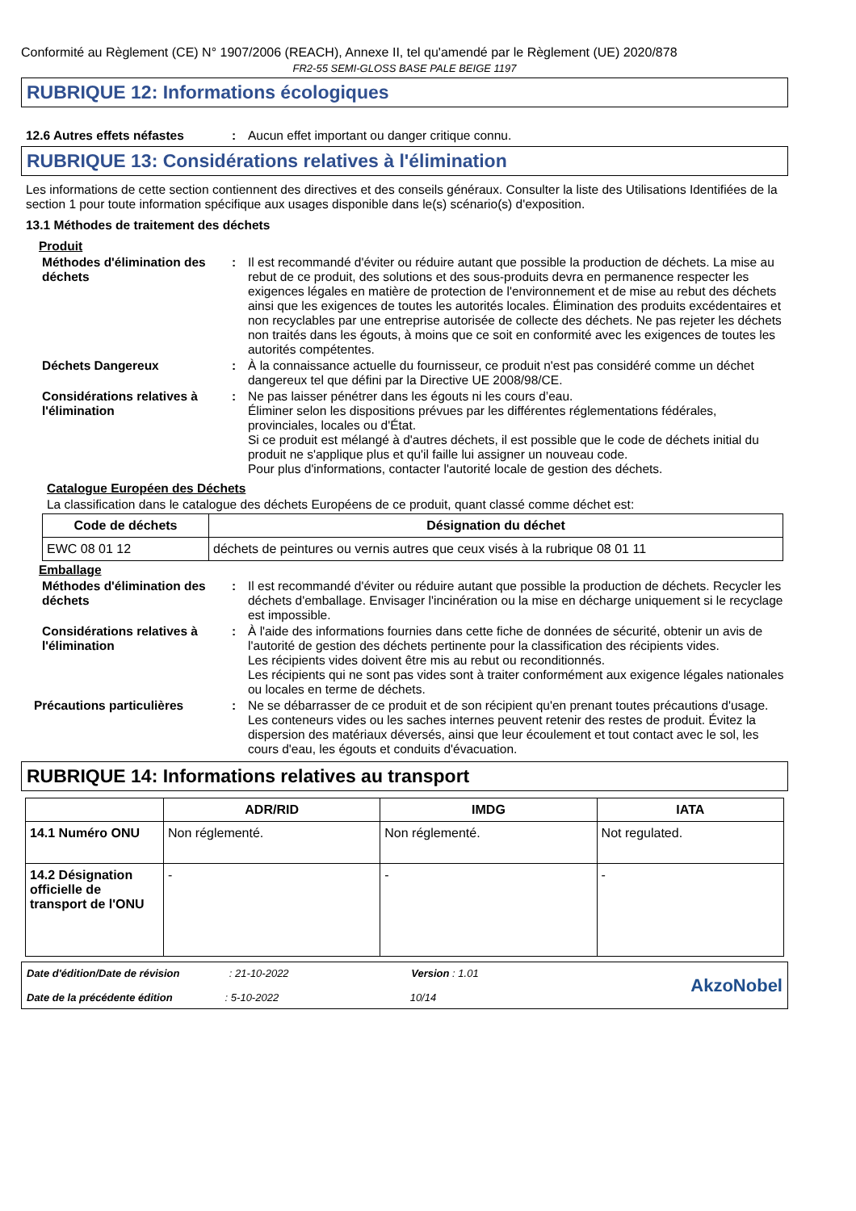Conformité au Règlement (CE) N° 1907/2006 (REACH), Annexe II, tel qu'amendé par le Règlement (UE) 2020/878
FR2-55 SEMI-GLOSS BASE PALE BEIGE 1197
RUBRIQUE 12: Informations écologiques
12.6 Autres effets néfastes : Aucun effet important ou danger critique connu.
RUBRIQUE 13: Considérations relatives à l'élimination
Les informations de cette section contiennent des directives et des conseils généraux. Consulter la liste des Utilisations Identifiées de la section 1 pour toute information spécifique aux usages disponible dans le(s) scénario(s) d'exposition.
13.1 Méthodes de traitement des déchets
Produit
Méthodes d'élimination des déchets
: Il est recommandé d'éviter ou réduire autant que possible la production de déchets. La mise au rebut de ce produit, des solutions et des sous-produits devra en permanence respecter les exigences légales en matière de protection de l'environnement et de mise au rebut des déchets ainsi que les exigences de toutes les autorités locales. Élimination des produits excédentaires et non recyclables par une entreprise autorisée de collecte des déchets. Ne pas rejeter les déchets non traités dans les égouts, à moins que ce soit en conformité avec les exigences de toutes les autorités compétentes.
Déchets Dangereux : À la connaissance actuelle du fournisseur, ce produit n'est pas considéré comme un déchet dangereux tel que défini par la Directive UE 2008/98/CE.
Considérations relatives à l'élimination
: Ne pas laisser pénétrer dans les égouts ni les cours d’eau.
Éliminer selon les dispositions prévues par les différentes réglementations fédérales, provinciales, locales ou d'État.
Si ce produit est mélangé à d'autres déchets, il est possible que le code de déchets initial du produit ne s'applique plus et qu'il faille lui assigner un nouveau code.
Pour plus d'informations, contacter l'autorité locale de gestion des déchets.
Catalogue Européen des Déchets
La classification dans le catalogue des déchets Européens de ce produit, quant classé comme déchet est:
| Code de déchets | Désignation du déchet |
| --- | --- |
| EWC 08 01 12 | déchets de peintures ou vernis autres que ceux visés à la rubrique 08 01 11 |
Emballage
Méthodes d'élimination des déchets
: Il est recommandé d'éviter ou réduire autant que possible la production de déchets. Recycler les déchets d'emballage. Envisager l'incinération ou la mise en décharge uniquement si le recyclage est impossible.
Considérations relatives à l'élimination
: À l'aide des informations fournies dans cette fiche de données de sécurité, obtenir un avis de l'autorité de gestion des déchets pertinente pour la classification des récipients vides.
Les récipients vides doivent être mis au rebut ou reconditionnés.
Les récipients qui ne sont pas vides sont à traiter conformément aux exigence légales nationales ou locales en terme de déchets.
Précautions particulières : Ne se débarrasser de ce produit et de son récipient qu'en prenant toutes précautions d'usage. Les conteneurs vides ou les saches internes peuvent retenir des restes de produit. Évitez la dispersion des matériaux déversés, ainsi que leur écoulement et tout contact avec le sol, les cours d'eau, les égouts et conduits d'évacuation.
RUBRIQUE 14: Informations relatives au transport
| | ADR/RID | IMDG | IATA |
| --- | --- | --- | --- |
| 14.1 Numéro ONU | Non réglementé. | Non réglementé. | Not regulated. |
| 14.2 Désignation officielle de transport de l'ONU | - | - | - |
Date d'édition/Date de révision : 21-10-2022 Version : 1.01
Date de la précédente édition : 5-10-2022 10/14
AkzoNobel